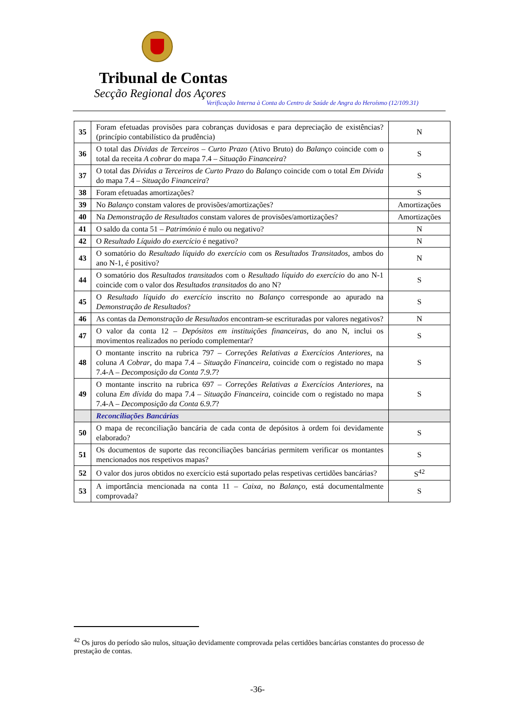Tribunal de Contas
Secção Regional dos Açores
Verificação Interna à Conta do Centro de Saúde de Angra do Heroísmo (12/109.31)
| 35 | Foram efetuadas provisões para cobranças duvidosas e para depreciação de existências? (princípio contabilístico da prudência) | N |
| 36 | O total das Dívidas de Terceiros – Curto Prazo (Ativo Bruto) do Balanço coincide com o total da receita A cobrar do mapa 7.4 – Situação Financeira ? | S |
| 37 | O total das Dívidas a Terceiros de Curto Prazo do Balanço coincide com o total Em Dívida do mapa 7.4 – Situação Financeira ? | S |
| 38 | Foram efetuadas amortizações? | S |
| 39 | No Balanço constam valores de provisões/amortizações? | Amortizações |
| 40 | Na Demonstração de Resultados constam valores de provisões/amortizações? | Amortizações |
| 41 | O saldo da conta 51 – Património é nulo ou negativo? | N |
| 42 | O Resultado Líquido do exercício é negativo? | N |
| 43 | O somatório do Resultado líquido do exercício com os Resultados Transitados , ambos do ano N-1, é positivo? | N |
| 44 | O somatório dos Resultados transitados com o Resultado líquido do exercício do ano N-1 coincide com o valor dos Resultados transitados do ano N? | S |
| 45 | O Resultado líquido do exercício inscrito no Balanço corresponde ao apurado na Demonstração de Resultados ? | S |
| 46 | As contas da Demonstração de Resultados encontram-se escrituradas por valores negativos? | N |
| 47 | O valor da conta 12 – Depósitos em instituições financeiras , do ano N, inclui os movimentos realizados no período complementar? | S |
| 48 | O montante inscrito na rubrica 797 – Correções Relativas a Exercícios Anteriores , na coluna A Cobrar , do mapa 7.4 – Situação Financeira , coincide com o registado no mapa 7.4-A – Decomposição da Conta 7.9.7 ? | S |
| 49 | O montante inscrito na rubrica 697 – Correções Relativas a Exercícios Anteriores , na coluna Em dívida do mapa 7.4 – Situação Financeira , coincide com o registado no mapa 7.4-A – Decomposição da Conta 6.9.7 ? | S |
| | Reconciliações Bancárias | |
| 50 | O mapa de reconciliação bancária de cada conta de depósitos à ordem foi devidamente elaborado? | S |
| 51 | Os documentos de suporte das reconciliações bancárias permitem verificar os montantes mencionados nos respetivos mapas? | S |
| 52 | O valor dos juros obtidos no exercício está suportado pelas respetivas certidões bancárias? | S<sup>42</sup> |
| 53 | A importância mencionada na conta 11 – Caixa , no Balanço , está documentalmente comprovada? | S |
<sup>42</sup> Os juros do período são nulos, situação devidamente comprovada pelas certidões bancárias constantes do processo de prestação de contas.
-36-